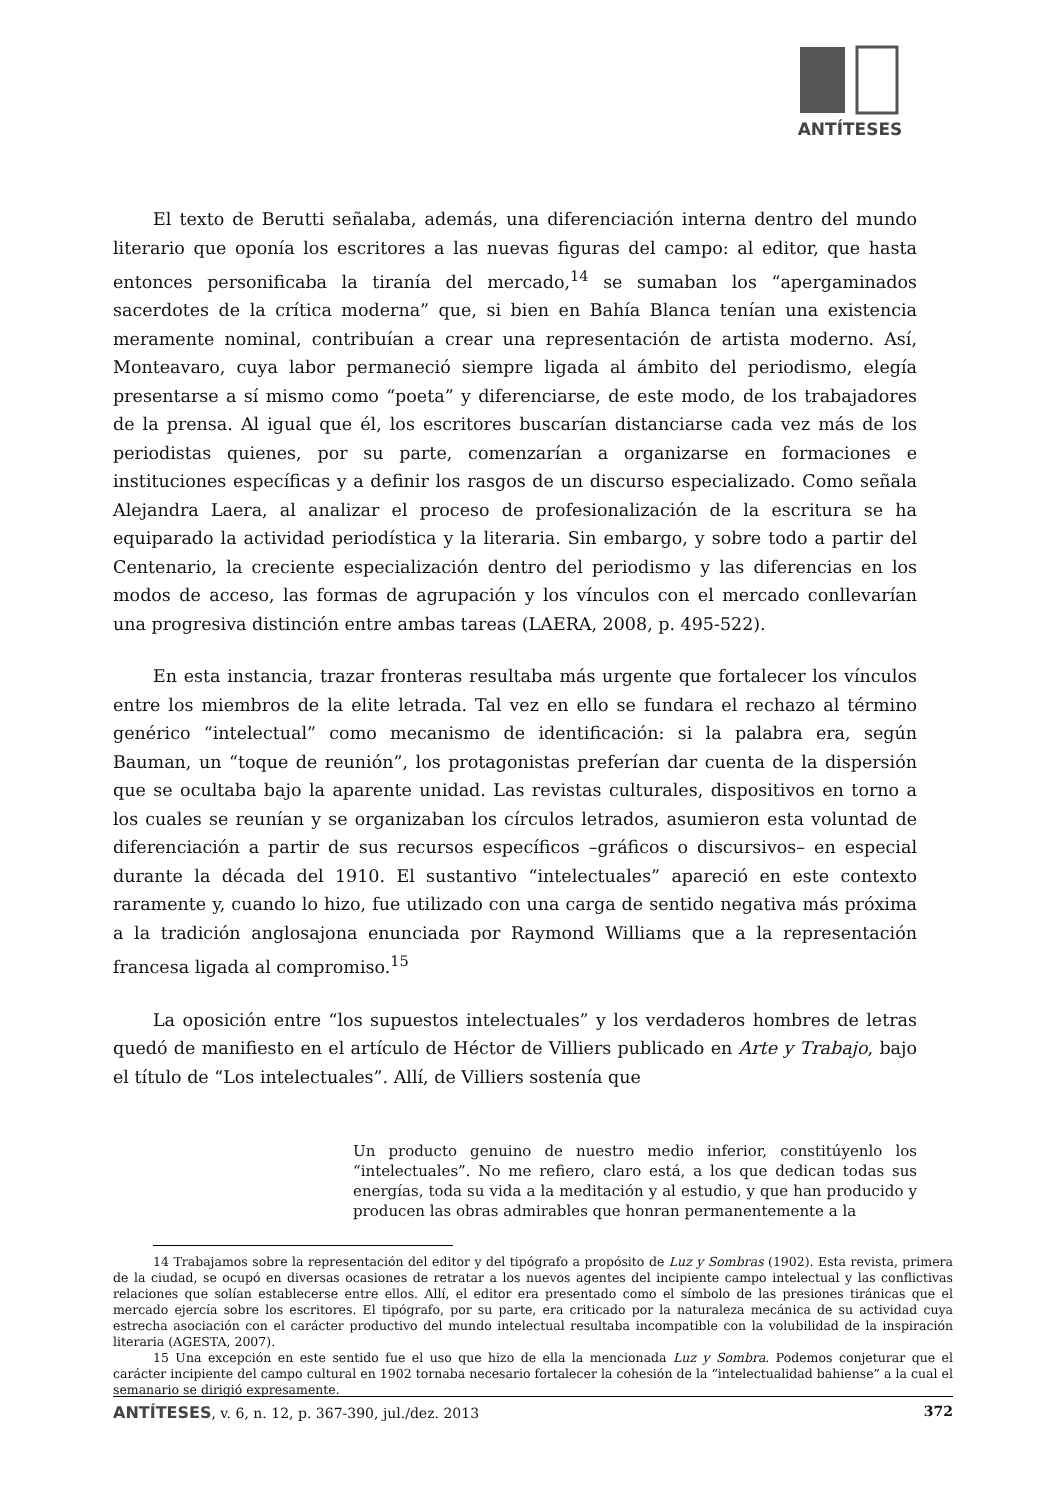ANTÍTESES
El texto de Berutti señalaba, además, una diferenciación interna dentro del mundo literario que oponía los escritores a las nuevas figuras del campo: al editor, que hasta entonces personificaba la tiranía del mercado,<sup>14</sup> se sumaban los “apergaminados sacerdotes de la crítica moderna” que, si bien en Bahía Blanca tenían una existencia meramente nominal, contribuían a crear una representación de artista moderno. Así, Monteavaro, cuya labor permaneció siempre ligada al ámbito del periodismo, elegía presentarse a sí mismo como “poeta” y diferenciarse, de este modo, de los trabajadores de la prensa. Al igual que él, los escritores buscarían distanciarse cada vez más de los periodistas quienes, por su parte, comenzarían a organizarse en formaciones e instituciones específicas y a definir los rasgos de un discurso especializado. Como señala Alejandra Laera, al analizar el proceso de profesionalización de la escritura se ha equiparado la actividad periodística y la literaria. Sin embargo, y sobre todo a partir del Centenario, la creciente especialización dentro del periodismo y las diferencias en los modos de acceso, las formas de agrupación y los vínculos con el mercado conllevarían una progresiva distinción entre ambas tareas (LAERA, 2008, p. 495-522).
En esta instancia, trazar fronteras resultaba más urgente que fortalecer los vínculos entre los miembros de la elite letrada. Tal vez en ello se fundara el rechazo al término genérico “intelectual” como mecanismo de identificación: si la palabra era, según Bauman, un “toque de reunión”, los protagonistas preferían dar cuenta de la dispersión que se ocultaba bajo la aparente unidad. Las revistas culturales, dispositivos en torno a los cuales se reunían y se organizaban los círculos letrados, asumieron esta voluntad de diferenciación a partir de sus recursos específicos –gráficos o discursivos– en especial durante la década del 1910. El sustantivo “intelectuales” apareció en este contexto raramente y, cuando lo hizo, fue utilizado con una carga de sentido negativa más próxima a la tradición anglosajona enunciada por Raymond Williams que a la representación francesa ligada al compromiso.<sup>15</sup>
La oposición entre “los supuestos intelectuales” y los verdaderos hombres de letras quedó de manifiesto en el artículo de Héctor de Villiers publicado en Arte y Trabajo, bajo el título de “Los intelectuales”. Allí, de Villiers sostenía que
Un producto genuino de nuestro medio inferior, constitúyenlo los “intelectuales”. No me refiero, claro está, a los que dedican todas sus energías, toda su vida a la meditación y al estudio, y que han producido y producen las obras admirables que honran permanentemente a la
14 Trabajamos sobre la representación del editor y del tipógrafo a propósito de Luz y Sombras (1902). Esta revista, primera de la ciudad, se ocupó en diversas ocasiones de retratar a los nuevos agentes del incipiente campo intelectual y las conflictivas relaciones que solían establecerse entre ellos. Allí, el editor era presentado como el símbolo de las presiones tiránicas que el mercado ejercía sobre los escritores. El tipógrafo, por su parte, era criticado por la naturaleza mecánica de su actividad cuya estrecha asociación con el carácter productivo del mundo intelectual resultaba incompatible con la volubilidad de la inspiración literaria (AGESTA, 2007).
15 Una excepción en este sentido fue el uso que hizo de ella la mencionada Luz y Sombra. Podemos conjeturar que el carácter incipiente del campo cultural en 1902 tornaba necesario fortalecer la cohesión de la “intelectualidad bahiense” a la cual el semanario se dirigió expresamente.
ANTÍTESES, v. 6, n. 12, p. 367-390, jul./dez. 2013 372